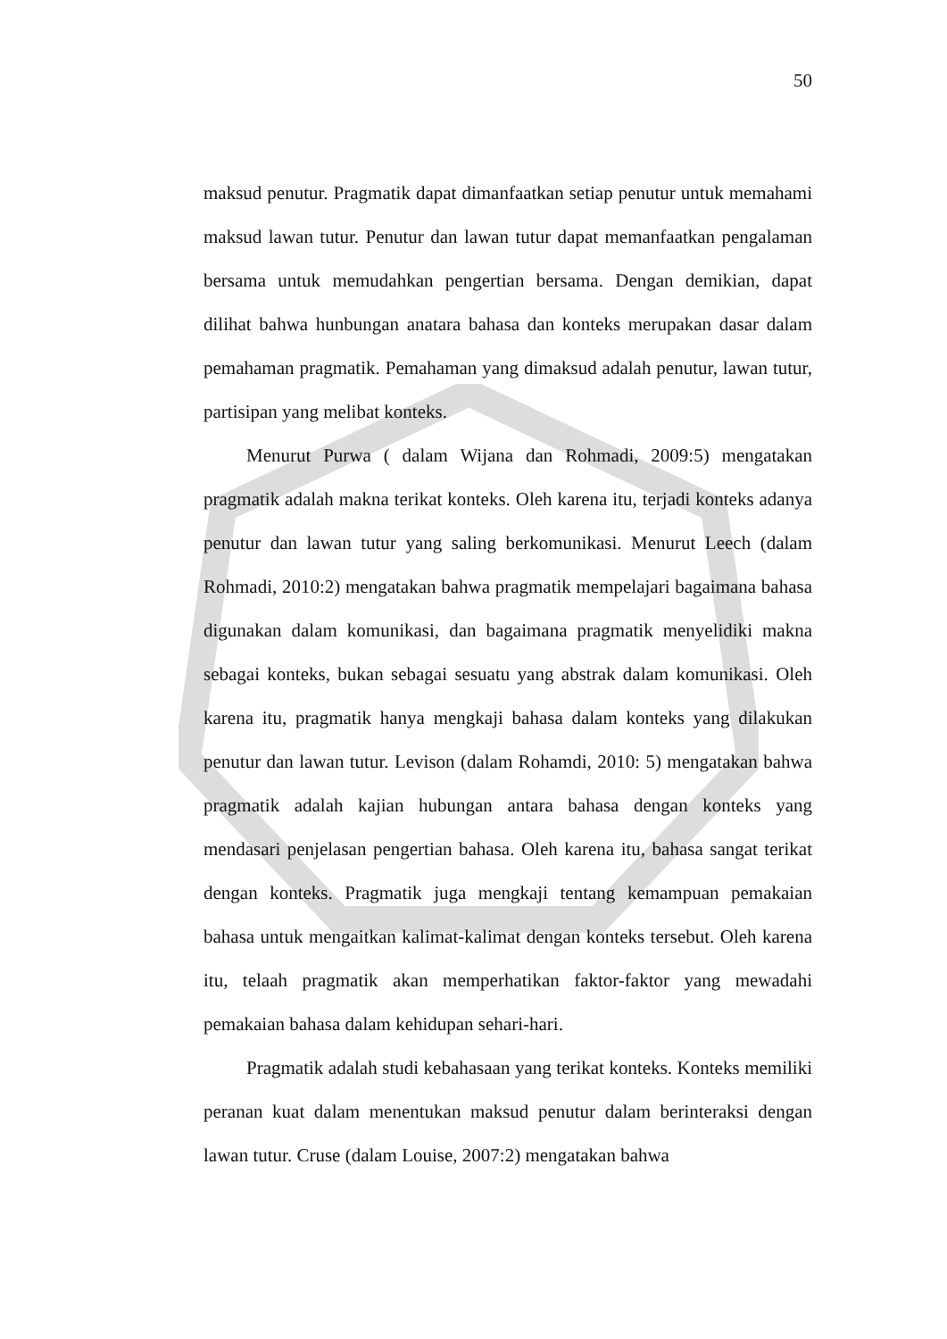50
maksud penutur. Pragmatik dapat dimanfaatkan setiap penutur untuk memahami maksud lawan tutur. Penutur dan lawan tutur dapat memanfaatkan pengalaman bersama untuk memudahkan pengertian bersama. Dengan demikian, dapat dilihat bahwa hunbungan anatara bahasa dan konteks merupakan dasar dalam pemahaman pragmatik. Pemahaman yang dimaksud adalah penutur, lawan tutur, partisipan yang melibat konteks.
Menurut Purwa ( dalam Wijana dan Rohmadi, 2009:5) mengatakan pragmatik adalah makna terikat konteks. Oleh karena itu, terjadi konteks adanya penutur dan lawan tutur yang saling berkomunikasi. Menurut Leech (dalam Rohmadi, 2010:2) mengatakan bahwa pragmatik mempelajari bagaimana bahasa digunakan dalam komunikasi, dan bagaimana pragmatik menyelidiki makna sebagai konteks, bukan sebagai sesuatu yang abstrak dalam komunikasi. Oleh karena itu, pragmatik hanya mengkaji bahasa dalam konteks yang dilakukan penutur dan lawan tutur. Levison (dalam Rohamdi, 2010: 5) mengatakan bahwa pragmatik adalah kajian hubungan antara bahasa dengan konteks yang mendasari penjelasan pengertian bahasa. Oleh karena itu, bahasa sangat terikat dengan konteks. Pragmatik juga mengkaji tentang kemampuan pemakaian bahasa untuk mengaitkan kalimat-kalimat dengan konteks tersebut. Oleh karena itu, telaah pragmatik akan memperhatikan faktor-faktor yang mewadahi pemakaian bahasa dalam kehidupan sehari-hari.
Pragmatik adalah studi kebahasaan yang terikat konteks. Konteks memiliki peranan kuat dalam menentukan maksud penutur dalam berinteraksi dengan lawan tutur. Cruse (dalam Louise, 2007:2) mengatakan bahwa